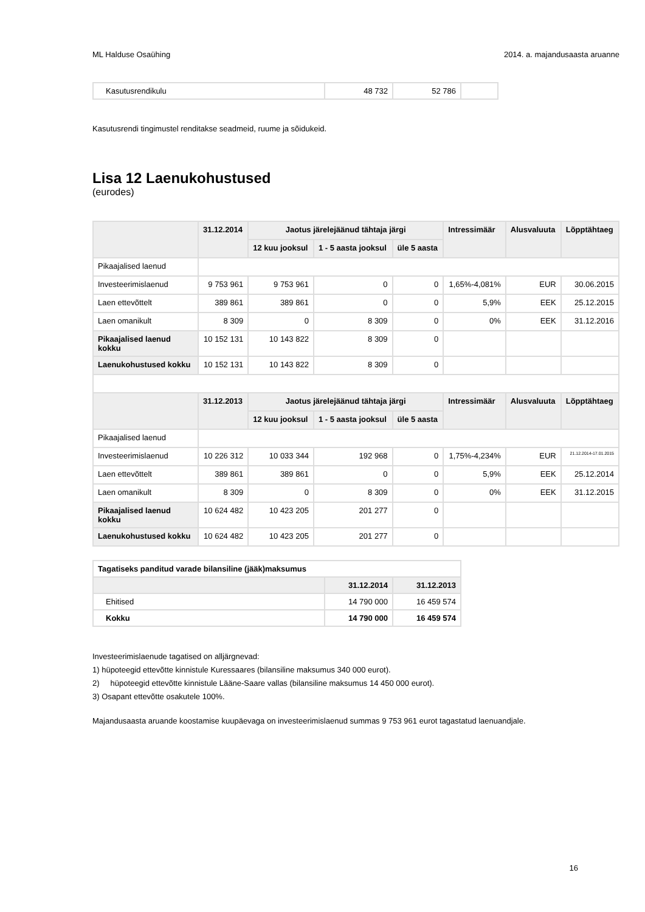ML Halduse Osaühing 2014. a. majandusaasta aruanne
| Kasutusrendikulu | 48 732 | 52 786 | |
Kasutusrendi tingimustel renditakse seadmeid, ruume ja sõidukeid.
Lisa 12 Laenukohustused
(eurodes)
| | 31.12.2014 | Jaotus järelejäänud tähtaja järgi | | | Intressimäär | Alusvaluuta | Lõpptähtaeg |
| --- | --- | --- | --- | --- | --- | --- | --- |
| | | 12 kuu jooksul | 1 - 5 aasta jooksul | üle 5 aasta | | | |
| Pikaajalised laenud | | | | | | | |
| Investeerimislaenud | 9 753 961 | 9 753 961 | 0 | 0 | 1,65%-4,081% | EUR | 30.06.2015 |
| Laen ettevõttelt | 389 861 | 389 861 | 0 | 0 | 5,9% | EEK | 25.12.2015 |
| Laen omanikult | 8 309 | 0 | 8 309 | 0 | 0% | EEK | 31.12.2016 |
| Pikaajalised laenud kokku | 10 152 131 | 10 143 822 | 8 309 | 0 | | | |
| Laenukohustused kokku | 10 152 131 | 10 143 822 | 8 309 | 0 | | | |
| | 31.12.2013 | Jaotus järelejäänud tähtaja järgi | | | Intressimäär | Alusvaluuta | Lõpptähtaeg |
| | | 12 kuu jooksul | 1 - 5 aasta jooksul | üle 5 aasta | | | |
| Pikaajalised laenud | | | | | | | |
| Investeerimislaenud | 10 226 312 | 10 033 344 | 192 968 | 0 | 1,75%-4,234% | EUR | 21.12.2014-17.01.2015 |
| Laen ettevõttelt | 389 861 | 389 861 | 0 | 0 | 5,9% | EEK | 25.12.2014 |
| Laen omanikult | 8 309 | 0 | 8 309 | 0 | 0% | EEK | 31.12.2015 |
| Pikaajalised laenud kokku | 10 624 482 | 10 423 205 | 201 277 | 0 | | | |
| Laenukohustused kokku | 10 624 482 | 10 423 205 | 201 277 | 0 | | | |
| Tagatiseks panditud varade bilansiline (jääk)maksumus | | |
| | 31.12.2014 | 31.12.2013 |
| Ehitised | 14 790 000 | 16 459 574 |
| Kokku | 14 790 000 | 16 459 574 |
Investeerimislaenude tagatised on alljärgnevad:
1) hüpoteegid ettevõtte kinnistule Kuressaares (bilansiline maksumus 340 000 eurot).
2) hüpoteegid ettevõtte kinnistule Lääne-Saare vallas (bilansiline maksumus 14 450 000 eurot).
3) Osapant ettevõtte osakutele 100%.
Majandusaasta aruande koostamise kuupäevaga on investeerimislaenud summas 9 753 961 eurot tagastatud laenuandjale.
16